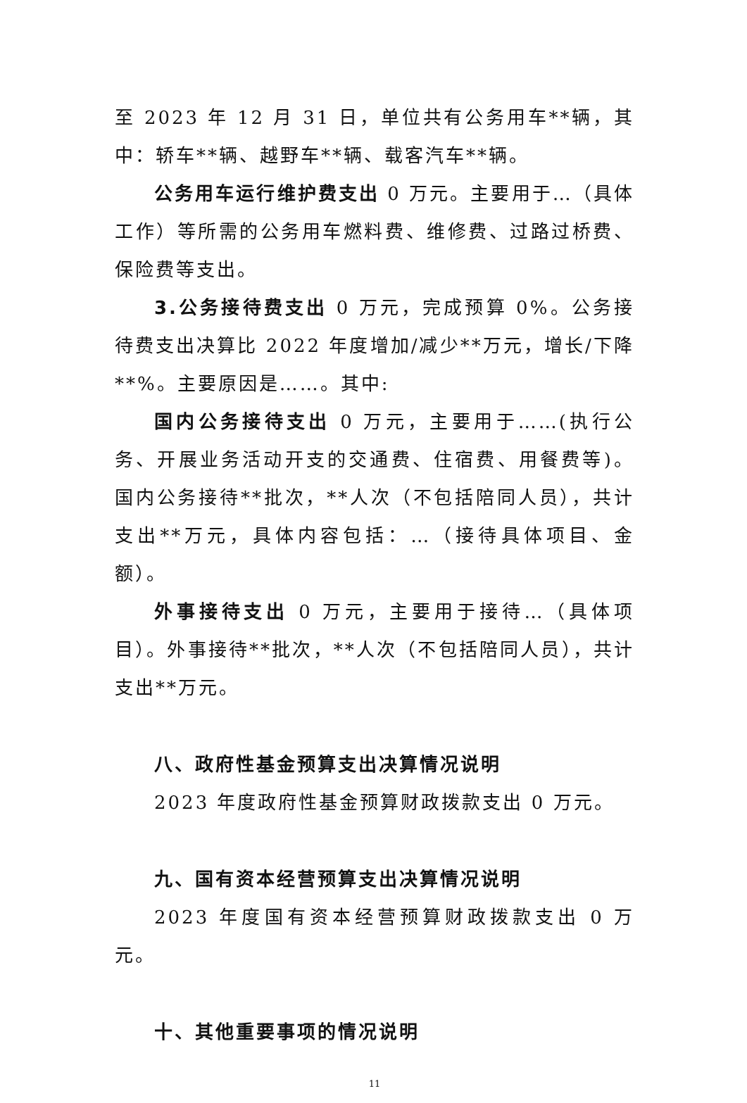至 2023 年 12 月 31 日，单位共有公务用车**辆，其中：轿车**辆、越野车**辆、载客汽车**辆。
公务用车运行维护费支出 0 万元。主要用于…（具体工作）等所需的公务用车燃料费、维修费、过路过桥费、保险费等支出。
3.公务接待费支出 0 万元，完成预算 0%。公务接待费支出决算比 2022 年度增加/减少**万元，增长/下降**%。主要原因是……。其中:
国内公务接待支出 0 万元，主要用于……(执行公务、开展业务活动开支的交通费、住宿费、用餐费等)。国内公务接待**批次，**人次（不包括陪同人员），共计支出**万元，具体内容包括：…（接待具体项目、金额）。
外事接待支出 0 万元，主要用于接待…（具体项目）。外事接待**批次，**人次（不包括陪同人员），共计支出**万元。
八、政府性基金预算支出决算情况说明
2023 年度政府性基金预算财政拨款支出 0 万元。
九、国有资本经营预算支出决算情况说明
2023 年度国有资本经营预算财政拨款支出 0 万元。
十、其他重要事项的情况说明
11